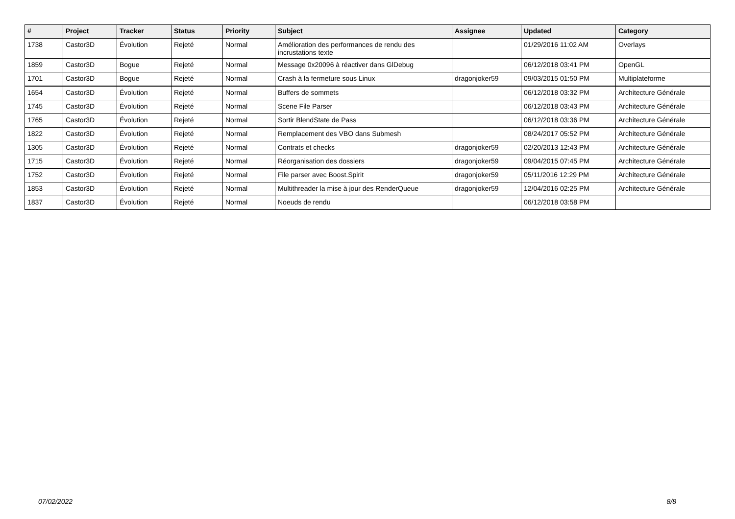| # | Project | Tracker | Status | Priority | Subject | Assignee | Updated | Category |
| --- | --- | --- | --- | --- | --- | --- | --- | --- |
| 1738 | Castor3D | Évolution | Rejeté | Normal | Amélioration des performances de rendu des incrustations texte | | 01/29/2016 11:02 AM | Overlays |
| 1859 | Castor3D | Bogue | Rejeté | Normal | Message 0x20096 à réactiver dans GlDebug | | 06/12/2018 03:41 PM | OpenGL |
| 1701 | Castor3D | Bogue | Rejeté | Normal | Crash à la fermeture sous Linux | dragonjoker59 | 09/03/2015 01:50 PM | Multiplateforme |
| 1654 | Castor3D | Évolution | Rejeté | Normal | Buffers de sommets | | 06/12/2018 03:32 PM | Architecture Générale |
| 1745 | Castor3D | Évolution | Rejeté | Normal | Scene File Parser | | 06/12/2018 03:43 PM | Architecture Générale |
| 1765 | Castor3D | Évolution | Rejeté | Normal | Sortir BlendState de Pass | | 06/12/2018 03:36 PM | Architecture Générale |
| 1822 | Castor3D | Évolution | Rejeté | Normal | Remplacement des VBO dans Submesh | | 08/24/2017 05:52 PM | Architecture Générale |
| 1305 | Castor3D | Évolution | Rejeté | Normal | Contrats et checks | dragonjoker59 | 02/20/2013 12:43 PM | Architecture Générale |
| 1715 | Castor3D | Évolution | Rejeté | Normal | Réorganisation des dossiers | dragonjoker59 | 09/04/2015 07:45 PM | Architecture Générale |
| 1752 | Castor3D | Évolution | Rejeté | Normal | File parser avec Boost.Spirit | dragonjoker59 | 05/11/2016 12:29 PM | Architecture Générale |
| 1853 | Castor3D | Évolution | Rejeté | Normal | Multithreader la mise à jour des RenderQueue | dragonjoker59 | 12/04/2016 02:25 PM | Architecture Générale |
| 1837 | Castor3D | Évolution | Rejeté | Normal | Noeuds de rendu | | 06/12/2018 03:58 PM | |
07/02/2022 8/8